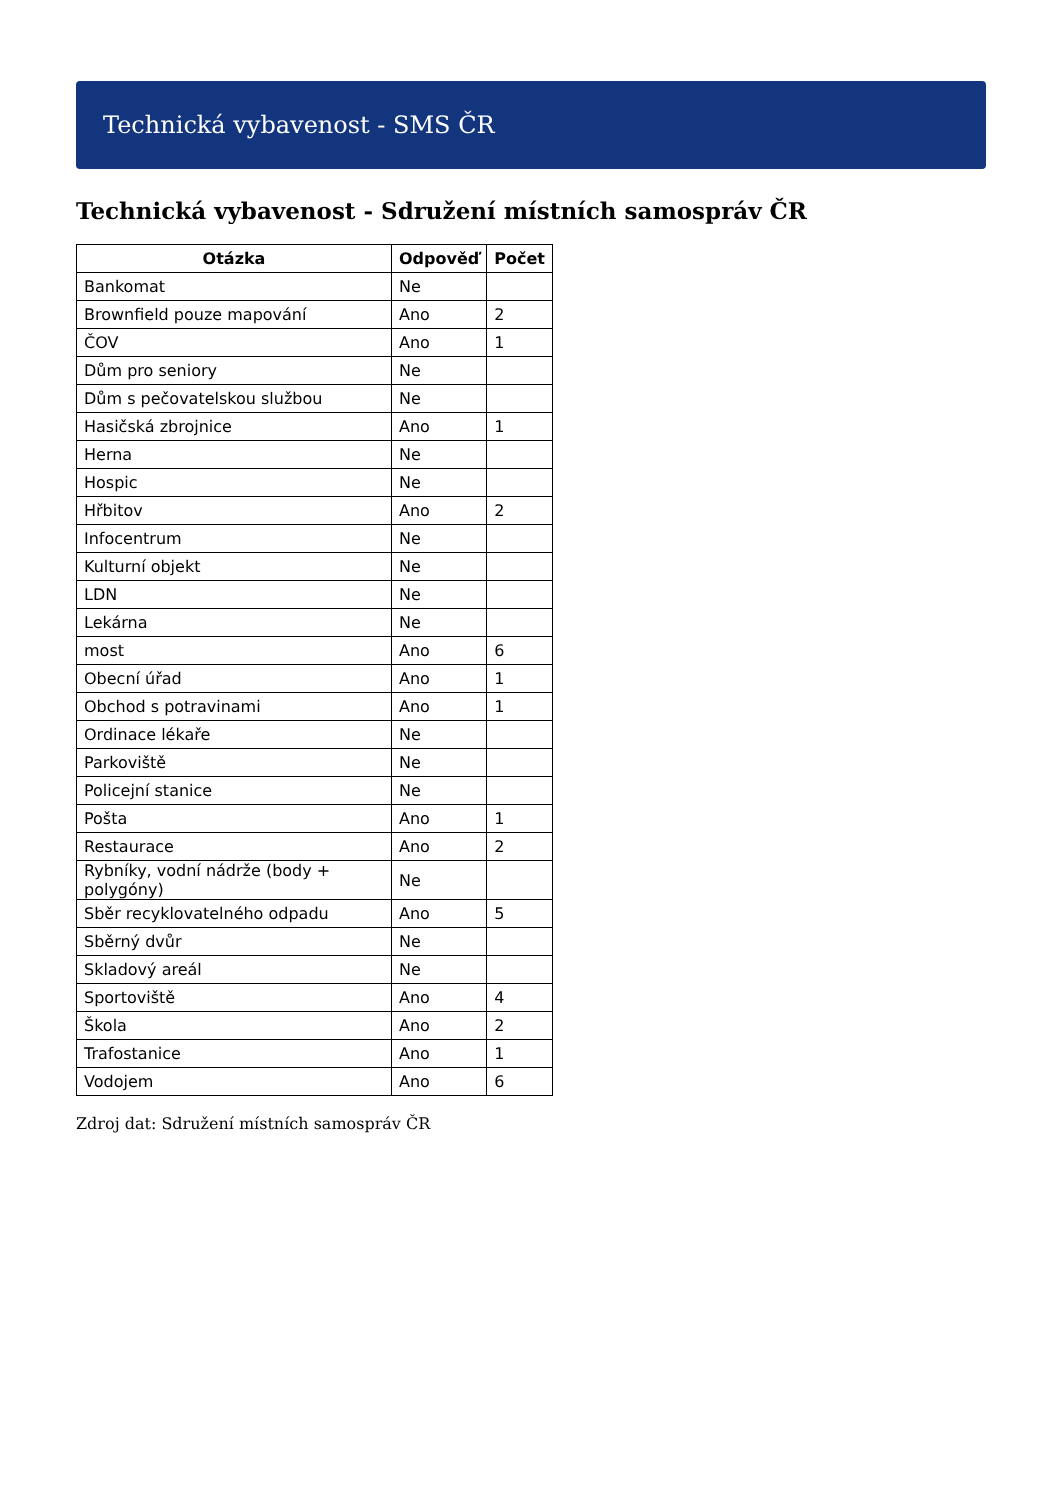Technická vybavenost - SMS ČR
Technická vybavenost - Sdružení místních samospráv ČR
| Otázka | Odpověď | Počet |
| --- | --- | --- |
| Bankomat | Ne | |
| Brownfield pouze mapování | Ano | 2 |
| ČOV | Ano | 1 |
| Dům pro seniory | Ne | |
| Dům s pečovatelskou službou | Ne | |
| Hasičská zbrojnice | Ano | 1 |
| Herna | Ne | |
| Hospic | Ne | |
| Hřbitov | Ano | 2 |
| Infocentrum | Ne | |
| Kulturní objekt | Ne | |
| LDN | Ne | |
| Lekárna | Ne | |
| most | Ano | 6 |
| Obecní úřad | Ano | 1 |
| Obchod s potravinami | Ano | 1 |
| Ordinace lékaře | Ne | |
| Parkoviště | Ne | |
| Policejní stanice | Ne | |
| Pošta | Ano | 1 |
| Restaurace | Ano | 2 |
| Rybníky, vodní nádrže (body + polygóny) | Ne | |
| Sběr recyklovatelného odpadu | Ano | 5 |
| Sběrný dvůr | Ne | |
| Skladový areál | Ne | |
| Sportoviště | Ano | 4 |
| Škola | Ano | 2 |
| Trafostanice | Ano | 1 |
| Vodojem | Ano | 6 |
Zdroj dat: Sdružení místních samospráv ČR